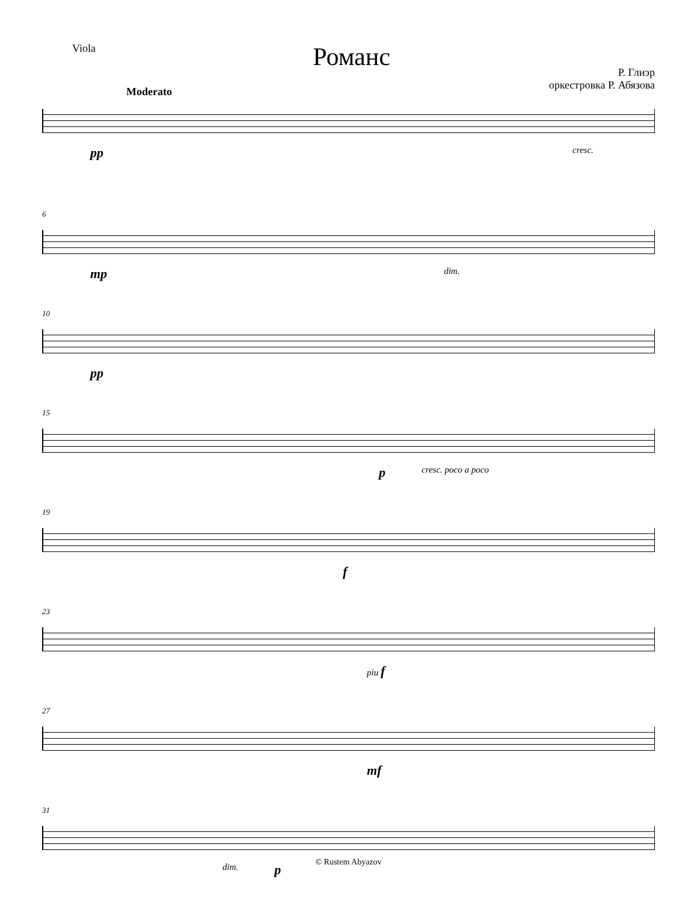Viola
Романс
Р. Глиэр
оркестровка Р. Абязова
Moderato
pp cresc.
6
mp dim.
10
pp
15
pcresc. poco a poco
19
f
23
piu f
27
mf
31
dim. p
© Rustem Abyazov